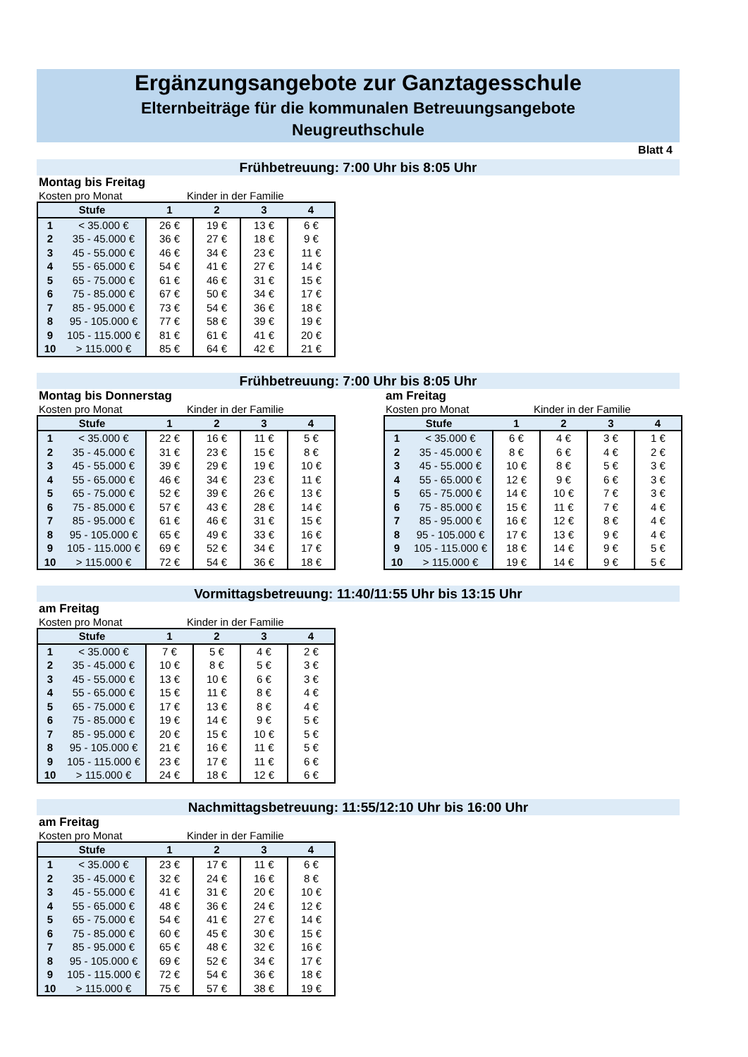Ergänzungsangebote zur Ganztagesschule
Elternbeiträge für die kommunalen Betreuungsangebote
Neugreuthschule
Blatt 4
Frühbetreuung: 7:00 Uhr bis 8:05 Uhr
Montag bis Freitag
Kosten pro Monat Kinder in der Familie
| Stufe | | 1 | 2 | 3 | 4 |
| --- | --- | --- | --- | --- | --- |
| 1 | < 35.000 € | 26 € | 19 € | 13 € | 6 € |
| 2 | 35 - 45.000 € | 36 € | 27 € | 18 € | 9 € |
| 3 | 45 - 55.000 € | 46 € | 34 € | 23 € | 11 € |
| 4 | 55 - 65.000 € | 54 € | 41 € | 27 € | 14 € |
| 5 | 65 - 75.000 € | 61 € | 46 € | 31 € | 15 € |
| 6 | 75 - 85.000 € | 67 € | 50 € | 34 € | 17 € |
| 7 | 85 - 95.000 € | 73 € | 54 € | 36 € | 18 € |
| 8 | 95 - 105.000 € | 77 € | 58 € | 39 € | 19 € |
| 9 | 105 - 115.000 € | 81 € | 61 € | 41 € | 20 € |
| 10 | > 115.000 € | 85 € | 64 € | 42 € | 21 € |
Frühbetreuung: 7:00 Uhr bis 8:05 Uhr
Montag bis Donnerstag
Kosten pro Monat Kinder in der Familie
| Stufe | | 1 | 2 | 3 | 4 |
| --- | --- | --- | --- | --- | --- |
| 1 | < 35.000 € | 22 € | 16 € | 11 € | 5 € |
| 2 | 35 - 45.000 € | 31 € | 23 € | 15 € | 8 € |
| 3 | 45 - 55.000 € | 39 € | 29 € | 19 € | 10 € |
| 4 | 55 - 65.000 € | 46 € | 34 € | 23 € | 11 € |
| 5 | 65 - 75.000 € | 52 € | 39 € | 26 € | 13 € |
| 6 | 75 - 85.000 € | 57 € | 43 € | 28 € | 14 € |
| 7 | 85 - 95.000 € | 61 € | 46 € | 31 € | 15 € |
| 8 | 95 - 105.000 € | 65 € | 49 € | 33 € | 16 € |
| 9 | 105 - 115.000 € | 69 € | 52 € | 34 € | 17 € |
| 10 | > 115.000 € | 72 € | 54 € | 36 € | 18 € |
am Freitag
Kosten pro Monat Kinder in der Familie
| Stufe | | 1 | 2 | 3 | 4 |
| --- | --- | --- | --- | --- | --- |
| 1 | < 35.000 € | 6 € | 4 € | 3 € | 1 € |
| 2 | 35 - 45.000 € | 8 € | 6 € | 4 € | 2 € |
| 3 | 45 - 55.000 € | 10 € | 8 € | 5 € | 3 € |
| 4 | 55 - 65.000 € | 12 € | 9 € | 6 € | 3 € |
| 5 | 65 - 75.000 € | 14 € | 10 € | 7 € | 3 € |
| 6 | 75 - 85.000 € | 15 € | 11 € | 7 € | 4 € |
| 7 | 85 - 95.000 € | 16 € | 12 € | 8 € | 4 € |
| 8 | 95 - 105.000 € | 17 € | 13 € | 9 € | 4 € |
| 9 | 105 - 115.000 € | 18 € | 14 € | 9 € | 5 € |
| 10 | > 115.000 € | 19 € | 14 € | 9 € | 5 € |
Vormittagsbetreuung: 11:40/11:55 Uhr bis 13:15 Uhr
am Freitag
Kosten pro Monat Kinder in der Familie
| Stufe | | 1 | 2 | 3 | 4 |
| --- | --- | --- | --- | --- | --- |
| 1 | < 35.000 € | 7 € | 5 € | 4 € | 2 € |
| 2 | 35 - 45.000 € | 10 € | 8 € | 5 € | 3 € |
| 3 | 45 - 55.000 € | 13 € | 10 € | 6 € | 3 € |
| 4 | 55 - 65.000 € | 15 € | 11 € | 8 € | 4 € |
| 5 | 65 - 75.000 € | 17 € | 13 € | 8 € | 4 € |
| 6 | 75 - 85.000 € | 19 € | 14 € | 9 € | 5 € |
| 7 | 85 - 95.000 € | 20 € | 15 € | 10 € | 5 € |
| 8 | 95 - 105.000 € | 21 € | 16 € | 11 € | 5 € |
| 9 | 105 - 115.000 € | 23 € | 17 € | 11 € | 6 € |
| 10 | > 115.000 € | 24 € | 18 € | 12 € | 6 € |
Nachmittagsbetreuung: 11:55/12:10 Uhr bis 16:00 Uhr
am Freitag
Kosten pro Monat Kinder in der Familie
| Stufe | | 1 | 2 | 3 | 4 |
| --- | --- | --- | --- | --- | --- |
| 1 | < 35.000 € | 23 € | 17 € | 11 € | 6 € |
| 2 | 35 - 45.000 € | 32 € | 24 € | 16 € | 8 € |
| 3 | 45 - 55.000 € | 41 € | 31 € | 20 € | 10 € |
| 4 | 55 - 65.000 € | 48 € | 36 € | 24 € | 12 € |
| 5 | 65 - 75.000 € | 54 € | 41 € | 27 € | 14 € |
| 6 | 75 - 85.000 € | 60 € | 45 € | 30 € | 15 € |
| 7 | 85 - 95.000 € | 65 € | 48 € | 32 € | 16 € |
| 8 | 95 - 105.000 € | 69 € | 52 € | 34 € | 17 € |
| 9 | 105 - 115.000 € | 72 € | 54 € | 36 € | 18 € |
| 10 | > 115.000 € | 75 € | 57 € | 38 € | 19 € |